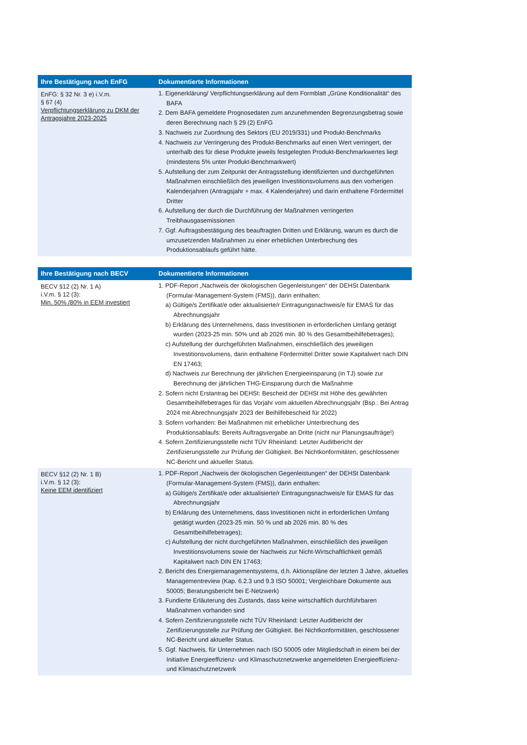| Ihre Bestätigung nach EnFG | Dokumentierte Informationen |
| --- | --- |
| EnFG: § 32 Nr. 3 e) i.V.m. § 67 (4) Verpflichtungserklärung zu DKM der Antragsjahre 2023-2025 | 1. Eigenerklärung/ Verpflichtungserklärung auf dem Formblatt „Grüne Konditionalität“ des BAFA 2. Dem BAFA gemeldete Prognosedaten zum anzunehmenden Begrenzungsbetrag sowie deren Berechnung nach § 29 (2) EnFG 3. Nachweis zur Zuordnung des Sektors (EU 2019/331) und Produkt-Benchmarks 4. Nachweis zur Verringerung des Produkt-Benchmarks auf einen Wert verringert, der unterhalb des für diese Produkte jeweils festgelegten Produkt-Benchmarkwertes liegt (mindestens 5% unter Produkt-Benchmarkwert) 5. Aufstellung der zum Zeitpunkt der Antragsstellung identifizierten und durchgeführten Maßnahmen einschließlich des jeweiligen Investitionsvolumens aus den vorherigen Kalenderjahren (Antragsjahr + max. 4 Kalenderjahre) und darin enthaltene Fördermittel Dritter 6. Aufstellung der durch die Durchführung der Maßnahmen verringerten Treibhausgasemissionen 7. Ggf. Auftragsbestätigung des beauftragten Dritten und Erklärung, warum es durch die umzusetzenden Maßnahmen zu einer erheblichen Unterbrechung des Produktionsablaufs geführt hätte. |
| Ihre Bestätigung nach BECV | Dokumentierte Informationen |
| --- | --- |
| BECV §12 (2) Nr. 1 A) i.V.m. § 12 (3): Min. 50% /80% in EEM investiert | 1. PDF-Report „Nachweis der ökologischen Gegenleistungen“ der DEHSt Datenbank (Formular-Management-System (FMS)), darin enthalten: a) Gültige/s Zertifikat/e oder aktualisierte/r Eintragungsnachweis/e für EMAS für das Abrechnungsjahr b) Erklärung des Unternehmens, dass Investitionen in erforderlichen Umfang getätigt wurden (2023-25 min. 50% und ab 2026 min. 80 % des Gesamtbeihilfebetrages); c) Aufstellung der durchgeführten Maßnahmen, einschließlich des jeweiligen Investitionsvolumens, darin enthaltene Fördermittel Dritter sowie Kapitalwert nach DIN EN 17463; d) Nachweis zur Berechnung der jährlichen Energieeinsparung (in TJ) sowie zur Berechnung der jährlichen THG-Einsparung durch die Maßnahme 2. Sofern nicht Erstantrag bei DEHSt: Bescheid der DEHSt mit Höhe des gewährten Gesamtbeihilfebetrages für das Vorjahr vom aktuellen Abrechnungsjahr (Bsp.: Bei Antrag 2024 mit Abrechnungsjahr 2023 der Beihilfebescheid für 2022) 3. Sofern vorhanden: Bei Maßnahmen mit erheblicher Unterbrechung des Produktionsablaufs: Bereits Auftragsvergabe an Dritte (nicht nur Planungsaufträge!) 4. Sofern Zertifizierungsstelle nicht TÜV Rheinland: Letzter Auditbericht der Zertifizierungsstelle zur Prüfung der Gültigkeit. Bei Nichtkonformitäten, geschlossener NC-Bericht und aktueller Status. |
| BECV §12 (2) Nr. 1 B) i.V.m. § 12 (3): Keine EEM identifiziert | 1. PDF-Report „Nachweis der ökologischen Gegenleistungen“ der DEHSt Datenbank (Formular-Management-System (FMS)), darin enthalten: a) Gültige/s Zertifikat/e oder aktualisierte/r Eintragungsnachweis/e für EMAS für das Abrechnungsjahr b) Erklärung des Unternehmens, dass Investitionen nicht in erforderlichen Umfang getätigt wurden (2023-25 min. 50 % und ab 2026 min. 80 % des Gesamtbeihilfebetrages); c) Aufstellung der nicht durchgeführten Maßnahmen, einschließlich des jeweiligen Investitionsvolumens sowie der Nachweis zur Nicht-Wirtschaftlichkeit gemäß Kapitalwert nach DIN EN 17463; 2. Bericht des Energiemanagementsystems, d.h. Aktionspläne der letzten 3 Jahre, aktuelles Managementreview (Kap. 6.2.3 und 9.3 ISO 50001; Vergleichbare Dokumente aus 50005; Beratungsbericht bei E-Netzwerk) 3. Fundierte Erläuterung des Zustands, dass keine wirtschaftlich durchführbaren Maßnahmen vorhanden sind 4. Sofern Zertifizierungsstelle nicht TÜV Rheinland: Letzter Auditbericht der Zertifizierungsstelle zur Prüfung der Gültigkeit. Bei Nichtkonformitäten, geschlossener NC-Bericht und aktueller Status. 5. Ggf. Nachweis, für Unternehmen nach ISO 50005 oder Mitgliedschaft in einem bei der Initiative Energieeffizienz- und Klimaschutznetzwerke angemeldeten Energieeffizienz- und Klimaschutznetzwerk |